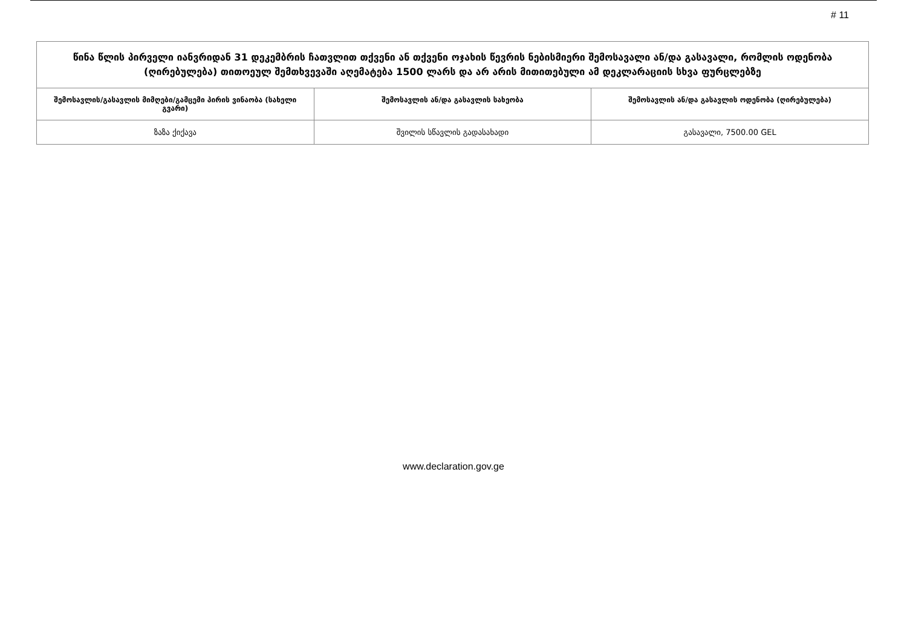# 11
| წინა წლის პირველი იანვრიდან 31 დეკემბრის ჩათვლით თქვენი ან თქვენი ოჯახის წევრის ნებისმიერი შემოსავალი ან/და გასავალი, რომლის ოდენობა (ღირებულება) თითოეულ შემთხვევაში აღემატება 1500 ლარს და არ არის მითითებული ამ დეკლარაციის სხვა ფურცლებზე | | |
| შემოსავლის/გასავლის მიმღები/გამცემი პირის ვინაობა (სახელი გვარი) | შემოსავლის ან/და გასავლის სახეობა | შემოსავლის ან/და გასავლის ოდენობა (ღირებულება) |
| ზაზა ქიქავა | შვილის სწავლის გადასახადი | გასავალი, 7500.00 GEL |
www.declaration.gov.ge